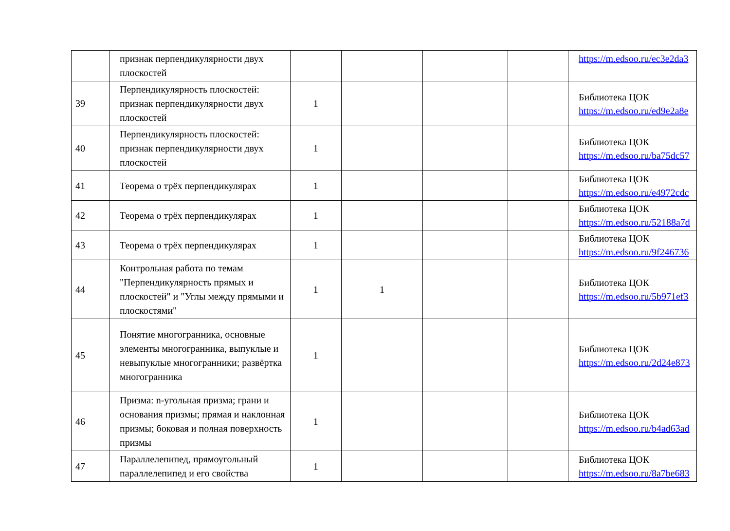| | признак перпендикулярности двух плоскостей | | | | | https://m.edsoo.ru/ec3e2da3 |
| 39 | Перпендикулярность плоскостей: признак перпендикулярности двух плоскостей | 1 | | | | Библиотека ЦОК https://m.edsoo.ru/ed9e2a8e |
| 40 | Перпендикулярность плоскостей: признак перпендикулярности двух плоскостей | 1 | | | | Библиотека ЦОК https://m.edsoo.ru/ba75dc57 |
| 41 | Теорема о трёх перпендикулярах | 1 | | | | Библиотека ЦОК https://m.edsoo.ru/e4972cdc |
| 42 | Теорема о трёх перпендикулярах | 1 | | | | Библиотека ЦОК https://m.edsoo.ru/52188a7d |
| 43 | Теорема о трёх перпендикулярах | 1 | | | | Библиотека ЦОК https://m.edsoo.ru/9f246736 |
| 44 | Контрольная работа по темам "Перпендикулярность прямых и плоскостей" и "Углы между прямыми и плоскостями" | 1 | 1 | | | Библиотека ЦОК https://m.edsoo.ru/5b971ef3 |
| 45 | Понятие многогранника, основные элементы многогранника, выпуклые и невыпуклые многогранники; развёртка многогранника | 1 | | | | Библиотека ЦОК https://m.edsoo.ru/2d24e873 |
| 46 | Призма: n-угольная призма; грани и основания призмы; прямая и наклонная призмы; боковая и полная поверхность призмы | 1 | | | | Библиотека ЦОК https://m.edsoo.ru/b4ad63ad |
| 47 | Параллелепипед, прямоугольный параллелепипед и его свойства | 1 | | | | Библиотека ЦОК https://m.edsoo.ru/8a7be683 |